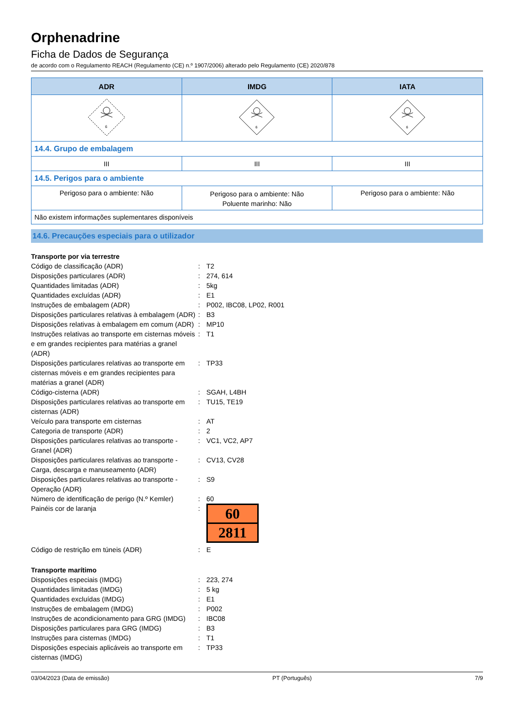Orphenadrine
Ficha de Dados de Segurança
de acordo com o Regulamento REACH (Regulamento (CE) n.º 1907/2006) alterado pelo Regulamento (CE) 2020/878
| ADR | IMDG | IATA |
| --- | --- | --- |
| 6 | 6 | 6 |
| 14.4. Grupo de embalagem | | |
| III | III | III |
| 14.5. Perigos para o ambiente | | |
| Perigoso para o ambiente: Não | Perigoso para o ambiente: Não Poluente marinho: Não | Perigoso para o ambiente: Não |
| Não existem informações suplementares disponíveis | | |
14.6. Precauções especiais para o utilizador
Transporte por via terrestre
Código de classificação (ADR) : T2
Disposições particulares (ADR) : 274, 614
Quantidades limitadas (ADR) : 5kg
Quantidades excluídas (ADR) : E1
Instruções de embalagem (ADR) : P002, IBC08, LP02, R001
Disposições particulares relativas à embalagem (ADR)
: B3
Disposições relativas à embalagem em comum (ADR)
: MP10
Instruções relativas ao transporte em cisternas móveis e em grandes recipientes para matérias a granel (ADR)
: T1
Disposições particulares relativas ao transporte em cisternas móveis e em grandes recipientes para matérias a granel (ADR)
: TP33
Código-cisterna (ADR) : SGAH, L4BH
Disposições particulares relativas ao transporte em cisternas (ADR)
: TU15, TE19
Veículo para transporte em cisternas : AT
Categoria de transporte (ADR) : 2
Disposições particulares relativas ao transporte - Granel (ADR)
: VC1, VC2, AP7
Disposições particulares relativas ao transporte - Carga, descarga e manuseamento (ADR)
: CV13, CV28
Disposições particulares relativas ao transporte - Operação (ADR)
: S9
Número de identificação de perigo (N.º Kemler)
: 60
Painéis cor de laranja :
60
2811
Código de restrição em túneis (ADR) : E
Transporte marítimo
Disposições especiais (IMDG) : 223, 274
Quantidades limitadas (IMDG) : 5 kg
Quantidades excluídas (IMDG) : E1
Instruções de embalagem (IMDG) : P002
Instruções de acondicionamento para GRG (IMDG)
: IBC08
Disposições particulares para GRG (IMDG) : B3
Instruções para cisternas (IMDG) : T1
Disposições especiais aplicáveis ao transporte em cisternas (IMDG)
: TP33
03/04/2023 (Data de emissão) PT (Português) 7/9